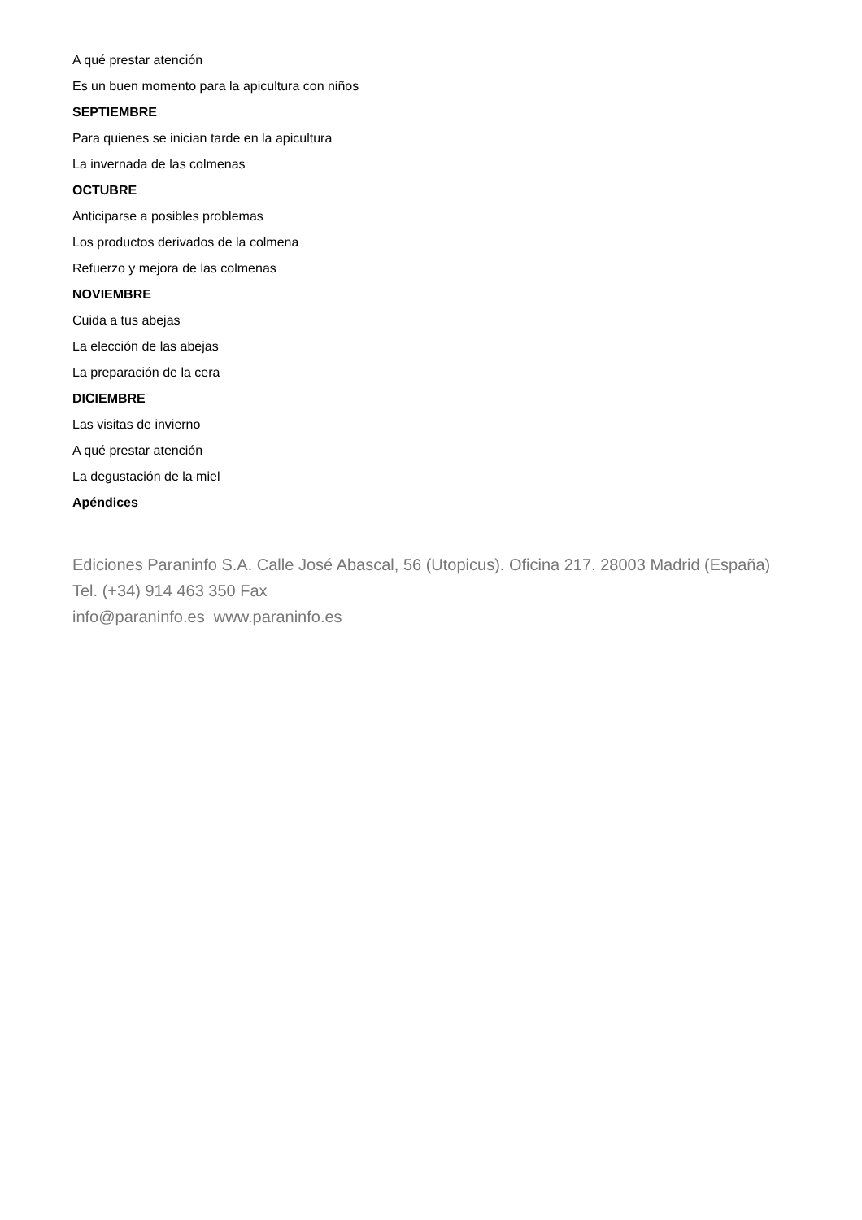A qué prestar atención
Es un buen momento para la apicultura con niños
SEPTIEMBRE
Para quienes se inician tarde en la apicultura
La invernada de las colmenas
OCTUBRE
Anticiparse a posibles problemas
Los productos derivados de la colmena
Refuerzo y mejora de las colmenas
NOVIEMBRE
Cuida a tus abejas
La elección de las abejas
La preparación de la cera
DICIEMBRE
Las visitas de invierno
A qué prestar atención
La degustación de la miel
Apéndices
Ediciones Paraninfo S.A. Calle José Abascal, 56 (Utopicus). Oficina 217. 28003 Madrid (España)
Tel. (+34) 914 463 350 Fax
info@paraninfo.es www.paraninfo.es